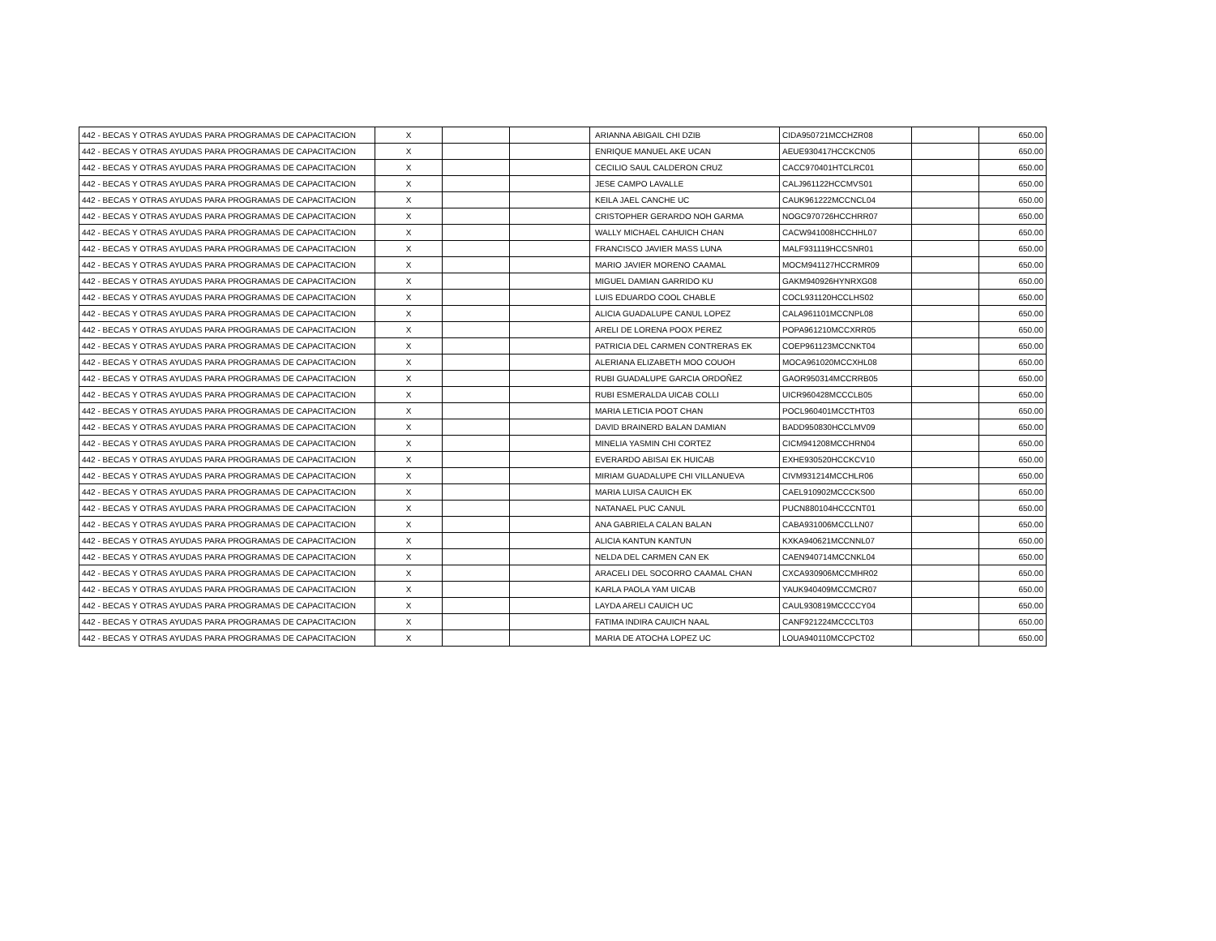| 442 - BECAS Y OTRAS AYUDAS PARA PROGRAMAS DE CAPACITACION | X | | | ARIANNA ABIGAIL CHI DZIB | CIDA950721MCCHZR08 | | 650.00 |
| 442 - BECAS Y OTRAS AYUDAS PARA PROGRAMAS DE CAPACITACION | X | | | ENRIQUE MANUEL AKE UCAN | AEUE930417HCCKCN05 | | 650.00 |
| 442 - BECAS Y OTRAS AYUDAS PARA PROGRAMAS DE CAPACITACION | X | | | CECILIO SAUL CALDERON CRUZ | CACC970401HTCLRC01 | | 650.00 |
| 442 - BECAS Y OTRAS AYUDAS PARA PROGRAMAS DE CAPACITACION | X | | | JESE CAMPO LAVALLE | CALJ961122HCCMVS01 | | 650.00 |
| 442 - BECAS Y OTRAS AYUDAS PARA PROGRAMAS DE CAPACITACION | X | | | KEILA JAEL CANCHE UC | CAUK961222MCCNCL04 | | 650.00 |
| 442 - BECAS Y OTRAS AYUDAS PARA PROGRAMAS DE CAPACITACION | X | | | CRISTOPHER GERARDO NOH GARMA | NOGC970726HCCHRR07 | | 650.00 |
| 442 - BECAS Y OTRAS AYUDAS PARA PROGRAMAS DE CAPACITACION | X | | | WALLY MICHAEL CAHUICH CHAN | CACW941008HCCHHL07 | | 650.00 |
| 442 - BECAS Y OTRAS AYUDAS PARA PROGRAMAS DE CAPACITACION | X | | | FRANCISCO JAVIER MASS LUNA | MALF931119HCCSNR01 | | 650.00 |
| 442 - BECAS Y OTRAS AYUDAS PARA PROGRAMAS DE CAPACITACION | X | | | MARIO JAVIER MORENO CAAMAL | MOCM941127HCCRMR09 | | 650.00 |
| 442 - BECAS Y OTRAS AYUDAS PARA PROGRAMAS DE CAPACITACION | X | | | MIGUEL DAMIAN GARRIDO KU | GAKM940926HYNRXG08 | | 650.00 |
| 442 - BECAS Y OTRAS AYUDAS PARA PROGRAMAS DE CAPACITACION | X | | | LUIS EDUARDO COOL CHABLE | COCL931120HCCLHS02 | | 650.00 |
| 442 - BECAS Y OTRAS AYUDAS PARA PROGRAMAS DE CAPACITACION | X | | | ALICIA GUADALUPE CANUL LOPEZ | CALA961101MCCNPL08 | | 650.00 |
| 442 - BECAS Y OTRAS AYUDAS PARA PROGRAMAS DE CAPACITACION | X | | | ARELI DE LORENA POOX PEREZ | POPA961210MCCXRR05 | | 650.00 |
| 442 - BECAS Y OTRAS AYUDAS PARA PROGRAMAS DE CAPACITACION | X | | | PATRICIA DEL CARMEN CONTRERAS EK | COEP961123MCCNKT04 | | 650.00 |
| 442 - BECAS Y OTRAS AYUDAS PARA PROGRAMAS DE CAPACITACION | X | | | ALERIANA ELIZABETH MOO COUOH | MOCA961020MCCXHL08 | | 650.00 |
| 442 - BECAS Y OTRAS AYUDAS PARA PROGRAMAS DE CAPACITACION | X | | | RUBI GUADALUPE GARCIA ORDOÑEZ | GAOR950314MCCRRB05 | | 650.00 |
| 442 - BECAS Y OTRAS AYUDAS PARA PROGRAMAS DE CAPACITACION | X | | | RUBI ESMERALDA UICAB COLLI | UICR960428MCCCLB05 | | 650.00 |
| 442 - BECAS Y OTRAS AYUDAS PARA PROGRAMAS DE CAPACITACION | X | | | MARIA LETICIA POOT CHAN | POCL960401MCCTHT03 | | 650.00 |
| 442 - BECAS Y OTRAS AYUDAS PARA PROGRAMAS DE CAPACITACION | X | | | DAVID BRAINERD BALAN DAMIAN | BADD950830HCCLMV09 | | 650.00 |
| 442 - BECAS Y OTRAS AYUDAS PARA PROGRAMAS DE CAPACITACION | X | | | MINELIA YASMIN CHI CORTEZ | CICM941208MCCHRN04 | | 650.00 |
| 442 - BECAS Y OTRAS AYUDAS PARA PROGRAMAS DE CAPACITACION | X | | | EVERARDO ABISAI EK HUICAB | EXHE930520HCCKCV10 | | 650.00 |
| 442 - BECAS Y OTRAS AYUDAS PARA PROGRAMAS DE CAPACITACION | X | | | MIRIAM GUADALUPE CHI VILLANUEVA | CIVM931214MCCHLR06 | | 650.00 |
| 442 - BECAS Y OTRAS AYUDAS PARA PROGRAMAS DE CAPACITACION | X | | | MARIA LUISA CAUICH EK | CAEL910902MCCCKS00 | | 650.00 |
| 442 - BECAS Y OTRAS AYUDAS PARA PROGRAMAS DE CAPACITACION | X | | | NATANAEL PUC CANUL | PUCN880104HCCCNT01 | | 650.00 |
| 442 - BECAS Y OTRAS AYUDAS PARA PROGRAMAS DE CAPACITACION | X | | | ANA GABRIELA CALAN BALAN | CABA931006MCCLLN07 | | 650.00 |
| 442 - BECAS Y OTRAS AYUDAS PARA PROGRAMAS DE CAPACITACION | X | | | ALICIA KANTUN KANTUN | KXKA940621MCCNNL07 | | 650.00 |
| 442 - BECAS Y OTRAS AYUDAS PARA PROGRAMAS DE CAPACITACION | X | | | NELDA DEL CARMEN CAN EK | CAEN940714MCCNKL04 | | 650.00 |
| 442 - BECAS Y OTRAS AYUDAS PARA PROGRAMAS DE CAPACITACION | X | | | ARACELI DEL SOCORRO CAAMAL CHAN | CXCA930906MCCMHR02 | | 650.00 |
| 442 - BECAS Y OTRAS AYUDAS PARA PROGRAMAS DE CAPACITACION | X | | | KARLA PAOLA YAM UICAB | YAUK940409MCCMCR07 | | 650.00 |
| 442 - BECAS Y OTRAS AYUDAS PARA PROGRAMAS DE CAPACITACION | X | | | LAYDA ARELI CAUICH UC | CAUL930819MCCCCY04 | | 650.00 |
| 442 - BECAS Y OTRAS AYUDAS PARA PROGRAMAS DE CAPACITACION | X | | | FATIMA INDIRA CAUICH NAAL | CANF921224MCCCLT03 | | 650.00 |
| 442 - BECAS Y OTRAS AYUDAS PARA PROGRAMAS DE CAPACITACION | X | | | MARIA DE ATOCHA LOPEZ UC | LOUA940110MCCPCT02 | | 650.00 |